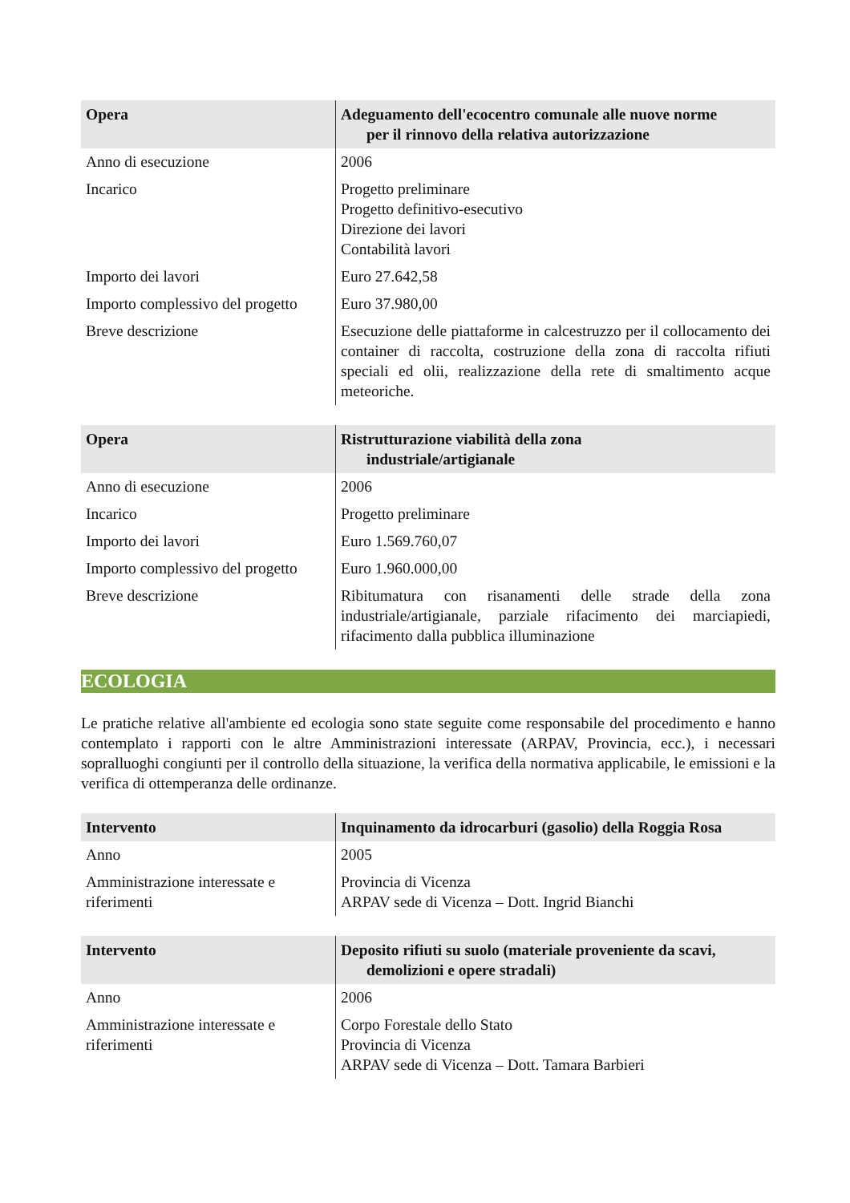| Opera | Adeguamento dell'ecocentro comunale alle nuove norme per il rinnovo della relativa autorizzazione |
| --- | --- |
| Anno di esecuzione | 2006 |
| Incarico | Progetto preliminare Progetto definitivo-esecutivo Direzione dei lavori Contabilità lavori |
| Importo dei lavori | Euro 27.642,58 |
| Importo complessivo del progetto | Euro 37.980,00 |
| Breve descrizione | Esecuzione delle piattaforme in calcestruzzo per il collocamento dei container di raccolta, costruzione della zona di raccolta rifiuti speciali ed olii, realizzazione della rete di smaltimento acque meteoriche. |
| Opera | Ristrutturazione viabilità della zona industriale/artigianale |
| --- | --- |
| Anno di esecuzione | 2006 |
| Incarico | Progetto preliminare |
| Importo dei lavori | Euro 1.569.760,07 |
| Importo complessivo del progetto | Euro 1.960.000,00 |
| Breve descrizione | Ribitumatura con risanamenti delle strade della zona industriale/artigianale, parziale rifacimento dei marciapiedi, rifacimento dalla pubblica illuminazione |
ECOLOGIA
Le pratiche relative all'ambiente ed ecologia sono state seguite come responsabile del procedimento e hanno contemplato i rapporti con le altre Amministrazioni interessate (ARPAV, Provincia, ecc.), i necessari sopralluoghi congiunti per il controllo della situazione, la verifica della normativa applicabile, le emissioni e la verifica di ottemperanza delle ordinanze.
| Intervento | Inquinamento da idrocarburi (gasolio) della Roggia Rosa |
| --- | --- |
| Anno | 2005 |
| Amministrazione interessate e riferimenti | Provincia di Vicenza ARPAV sede di Vicenza – Dott. Ingrid Bianchi |
| Intervento | Deposito rifiuti su suolo (materiale proveniente da scavi, demolizioni e opere stradali) |
| --- | --- |
| Anno | 2006 |
| Amministrazione interessate e riferimenti | Corpo Forestale dello Stato Provincia di Vicenza ARPAV sede di Vicenza – Dott. Tamara Barbieri |